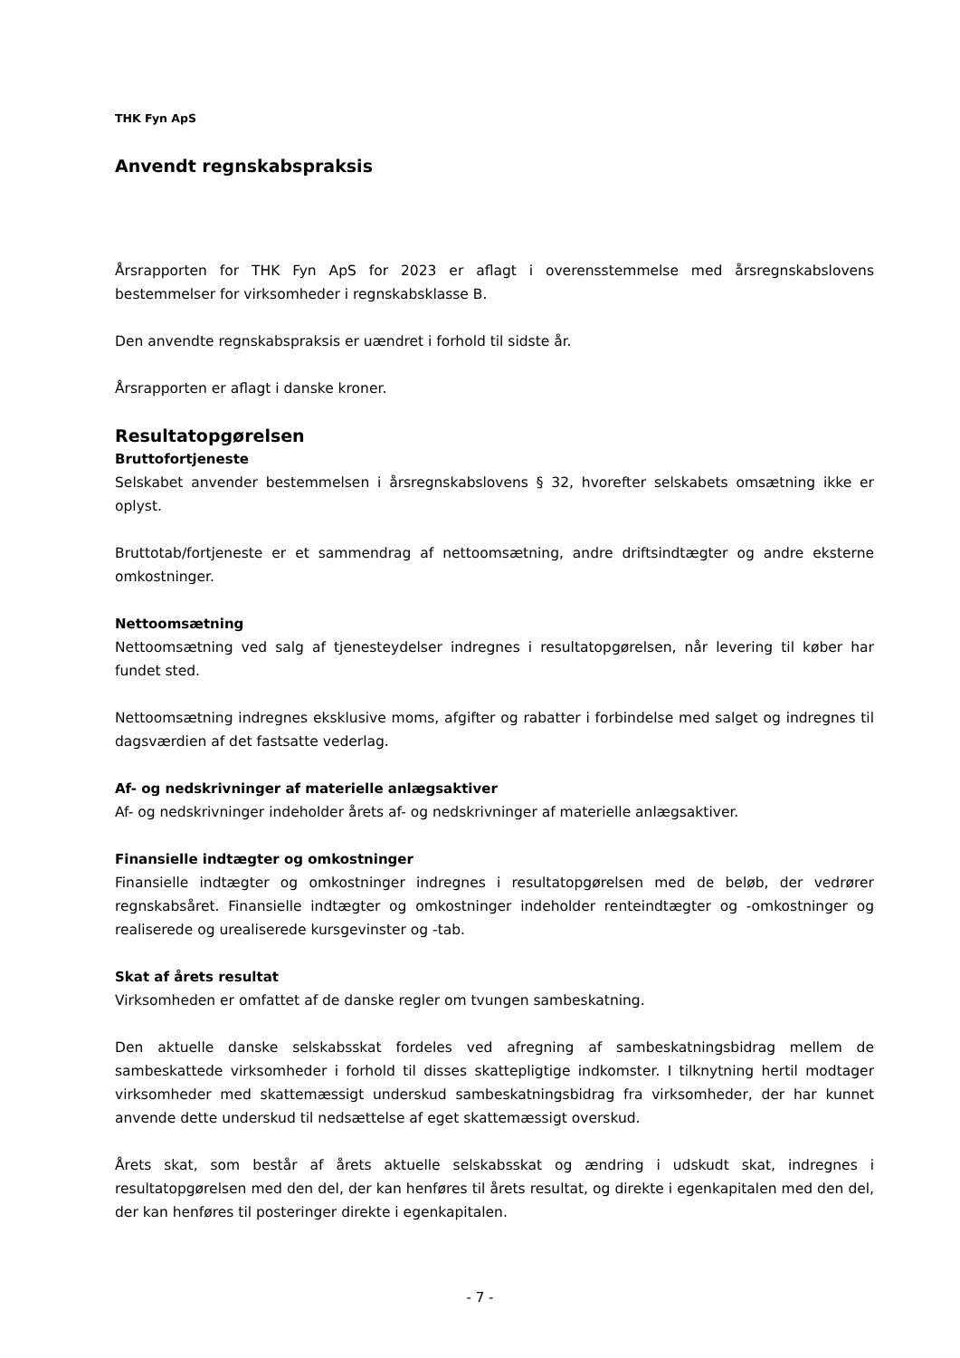THK Fyn ApS
Anvendt regnskabspraksis
Årsrapporten for THK Fyn ApS for 2023 er aflagt i overensstemmelse med årsregnskabslovens bestemmelser for virksomheder i regnskabsklasse B.
Den anvendte regnskabspraksis er uændret i forhold til sidste år.
Årsrapporten er aflagt i danske kroner.
Resultatopgørelsen
Bruttofortjeneste
Selskabet anvender bestemmelsen i årsregnskabslovens § 32, hvorefter selskabets omsætning ikke er oplyst.
Bruttotab/fortjeneste er et sammendrag af nettoomsætning, andre driftsindtægter og andre eksterne omkostninger.
Nettoomsætning
Nettoomsætning ved salg af tjenesteydelser indregnes i resultatopgørelsen, når levering til køber har fundet sted.
Nettoomsætning indregnes eksklusive moms, afgifter og rabatter i forbindelse med salget og indregnes til dagsværdien af det fastsatte vederlag.
Af- og nedskrivninger af materielle anlægsaktiver
Af- og nedskrivninger indeholder årets af- og nedskrivninger af materielle anlægsaktiver.
Finansielle indtægter og omkostninger
Finansielle indtægter og omkostninger indregnes i resultatopgørelsen med de beløb, der vedrører regnskabsåret. Finansielle indtægter og omkostninger indeholder renteindtægter og -omkostninger og realiserede og urealiserede kursgevinster og -tab.
Skat af årets resultat
Virksomheden er omfattet af de danske regler om tvungen sambeskatning.
Den aktuelle danske selskabsskat fordeles ved afregning af sambeskatningsbidrag mellem de sambeskattede virksomheder i forhold til disses skattepligtige indkomster. I tilknytning hertil modtager virksomheder med skattemæssigt underskud sambeskatningsbidrag fra virksomheder, der har kunnet anvende dette underskud til nedsættelse af eget skattemæssigt overskud.
Årets skat, som består af årets aktuelle selskabsskat og ændring i udskudt skat, indregnes i resultatopgørelsen med den del, der kan henføres til årets resultat, og direkte i egenkapitalen med den del, der kan henføres til posteringer direkte i egenkapitalen.
- 7 -